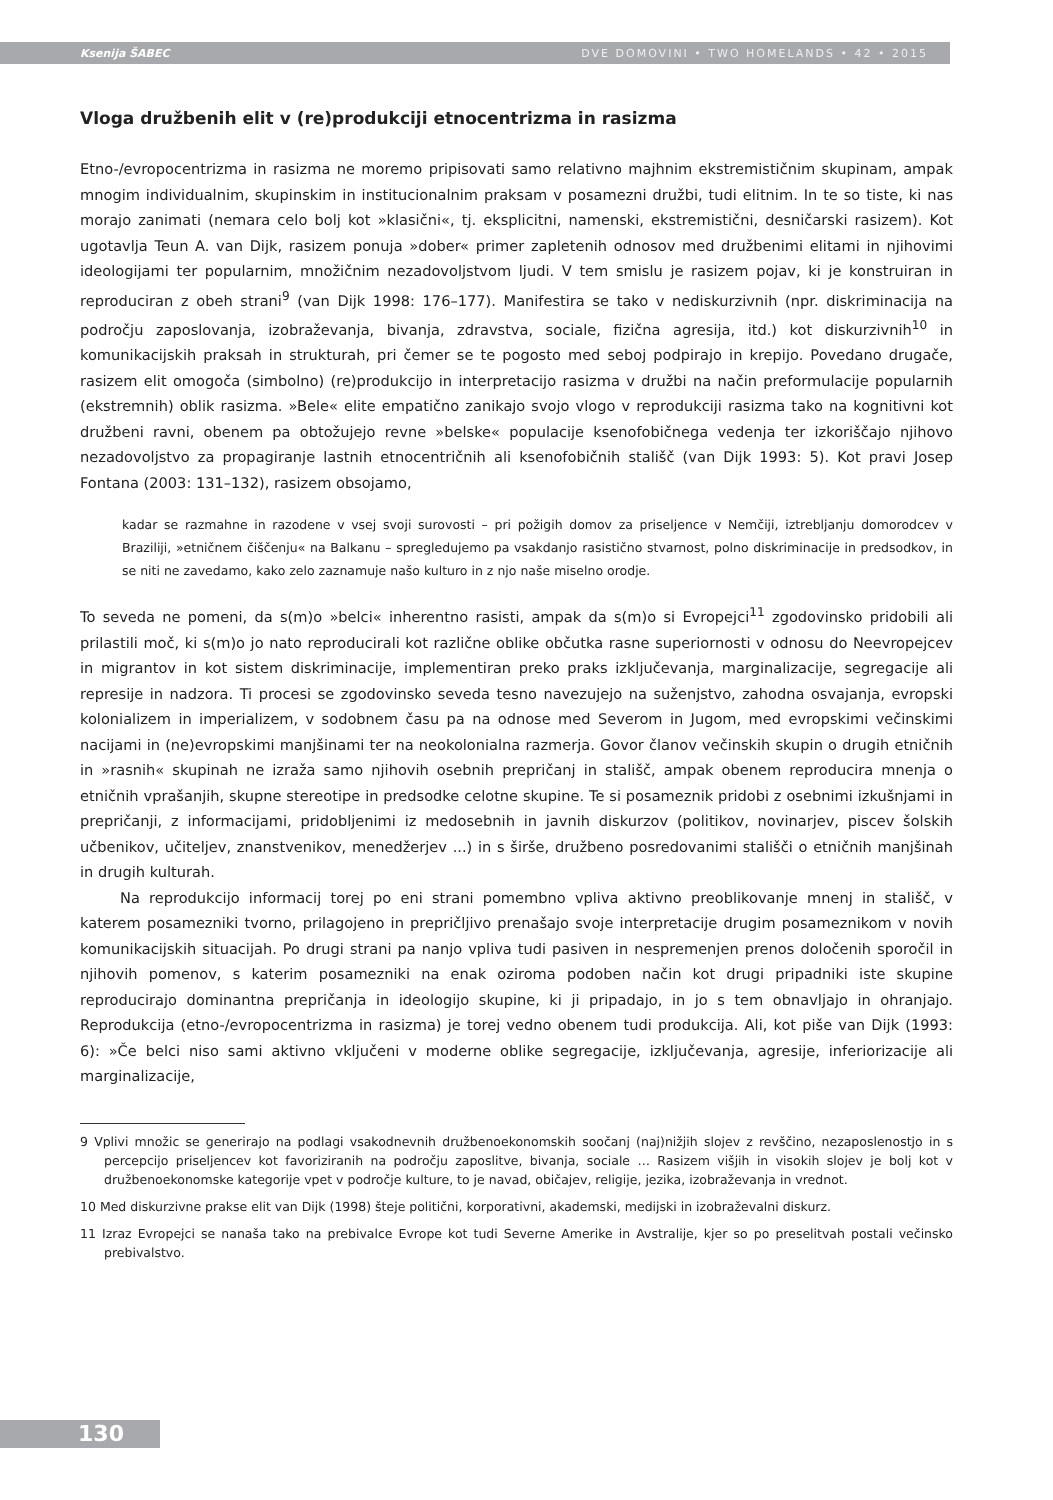Ksenija ŠABEC DVE DOMOVINI • TWO HOMELANDS • 42 • 2015
Vloga družbenih elit v (re)produkciji etnocentrizma in rasizma
Etno-/evropocentrizma in rasizma ne moremo pripisovati samo relativno majhnim ekstremističnim skupinam, ampak mnogim individualnim, skupinskim in institucionalnim praksam v posamezni družbi, tudi elitnim. In te so tiste, ki nas morajo zanimati (nemara celo bolj kot »klasični«, tj. eksplicitni, namenski, ekstremistični, desničarski rasizem). Kot ugotavlja Teun A. van Dijk, rasizem ponuja »dober« primer zapletenih odnosov med družbenimi elitami in njihovimi ideologijami ter popularnim, množičnim nezadovoljstvom ljudi. V tem smislu je rasizem pojav, ki je konstruiran in reproduciran z obeh strani<sup>9</sup> (van Dijk 1998: 176–177). Manifestira se tako v nediskurzivnih (npr. diskriminacija na področju zaposlovanja, izobraževanja, bivanja, zdravstva, sociale, fizična agresija, itd.) kot diskurzivnih<sup>10</sup> in komunikacijskih praksah in strukturah, pri čemer se te pogosto med seboj podpirajo in krepijo. Povedano drugače, rasizem elit omogoča (simbolno) (re)produkcijo in interpretacijo rasizma v družbi na način preformulacije popularnih (ekstremnih) oblik rasizma. »Bele« elite empatično zanikajo svojo vlogo v reprodukciji rasizma tako na kognitivni kot družbeni ravni, obenem pa obtožujejo revne »belske« populacije ksenofobičnega vedenja ter izkoriščajo njihovo nezadovoljstvo za propagiranje lastnih etnocentričnih ali ksenofobičnih stališč (van Dijk 1993: 5). Kot pravi Josep Fontana (2003: 131–132), rasizem obsojamo,
kadar se razmahne in razodene v vsej svoji surovosti – pri požigih domov za priseljence v Nemčiji, iztrebljanju domorodcev v Braziliji, »etničnem čiščenju« na Balkanu – spregledujemo pa vsakdanjo rasistično stvarnost, polno diskriminacije in predsodkov, in se niti ne zavedamo, kako zelo zaznamuje našo kulturo in z njo naše miselno orodje.
To seveda ne pomeni, da s(m)o »belci« inherentno rasisti, ampak da s(m)o si Evropejci<sup>11</sup> zgodovinsko pridobili ali prilastili moč, ki s(m)o jo nato reproducirali kot različne oblike občutka rasne superiornosti v odnosu do Neevropejcev in migrantov in kot sistem diskriminacije, implementiran preko praks izključevanja, marginalizacije, segregacije ali represije in nadzora. Ti procesi se zgodovinsko seveda tesno navezujejo na suženjstvo, zahodna osvajanja, evropski kolonializem in imperializem, v sodobnem času pa na odnose med Severom in Jugom, med evropskimi večinskimi nacijami in (ne)evropskimi manjšinami ter na neokolonialna razmerja. Govor članov večinskih skupin o drugih etničnih in »rasnih« skupinah ne izraža samo njihovih osebnih prepričanj in stališč, ampak obenem reproducira mnenja o etničnih vprašanjih, skupne stereotipe in predsodke celotne skupine. Te si posameznik pridobi z osebnimi izkušnjami in prepričanji, z informacijami, pridobljenimi iz medosebnih in javnih diskurzov (politikov, novinarjev, piscev šolskih učbenikov, učiteljev, znanstvenikov, menedžerjev ...) in s širše, družbeno posredovanimi stališči o etničnih manjšinah in drugih kulturah.
Na reprodukcijo informacij torej po eni strani pomembno vpliva aktivno preoblikovanje mnenj in stališč, v katerem posamezniki tvorno, prilagojeno in prepričljivo prenašajo svoje interpretacije drugim posameznikom v novih komunikacijskih situacijah. Po drugi strani pa nanjo vpliva tudi pasiven in nespremenjen prenos določenih sporočil in njihovih pomenov, s katerim posamezniki na enak oziroma podoben način kot drugi pripadniki iste skupine reproducirajo dominantna prepričanja in ideologijo skupine, ki ji pripadajo, in jo s tem obnavljajo in ohranjajo. Reprodukcija (etno-/evropocentrizma in rasizma) je torej vedno obenem tudi produkcija. Ali, kot piše van Dijk (1993: 6): »Če belci niso sami aktivno vključeni v moderne oblike segregacije, izključevanja, agresije, inferiorizacije ali marginalizacije,
9 Vplivi množic se generirajo na podlagi vsakodnevnih družbenoekonomskih soočanj (naj)nižjih slojev z revščino, nezaposlenostjo in s percepcijo priseljencev kot favoriziranih na področju zaposlitve, bivanja, sociale … Rasizem višjih in visokih slojev je bolj kot v družbenoekonomske kategorije vpet v področje kulture, to je navad, običajev, religije, jezika, izobraževanja in vrednot.
10 Med diskurzivne prakse elit van Dijk (1998) šteje politični, korporativni, akademski, medijski in izobraževalni diskurz.
11 Izraz Evropejci se nanaša tako na prebivalce Evrope kot tudi Severne Amerike in Avstralije, kjer so po preselitvah postali večinsko prebivalstvo.
130